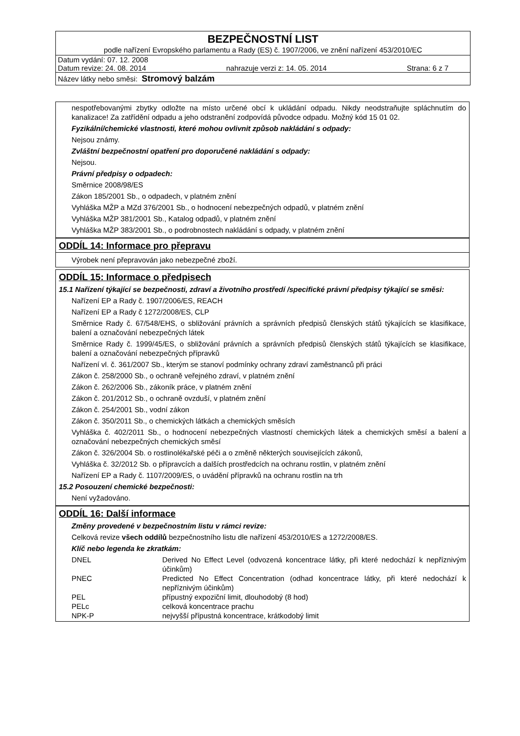BEZPEČNOSTNÍ LIST
podle nařízení Evropského parlamentu a Rady (ES) č. 1907/2006, ve znění nařízení 453/2010/EC
Datum vydání: 07. 12. 2008
Datum revize: 24. 08. 2014 nahrazuje verzi z: 14. 05. 2014 Strana: 6 z 7
Název látky nebo směsi: Stromový balzám
nespotřebovanými zbytky odložte na místo určené obcí k ukládání odpadu. Nikdy neodstraňujte spláchnutím do kanalizace! Za zatřídění odpadu a jeho odstranění zodpovídá původce odpadu. Možný kód 15 01 02.
Fyzikální/chemické vlastnosti, které mohou ovlivnit způsob nakládání s odpady:
Nejsou známy.
Zvláštní bezpečnostní opatření pro doporučené nakládání s odpady:
Nejsou.
Právní předpisy o odpadech:
Směrnice 2008/98/ES
Zákon 185/2001 Sb., o odpadech, v platném znění
Vyhláška MŽP a MZd 376/2001 Sb., o hodnocení nebezpečných odpadů, v platném znění
Vyhláška MŽP 381/2001 Sb., Katalog odpadů, v platném znění
Vyhláška MŽP 383/2001 Sb., o podrobnostech nakládání s odpady, v platném znění
ODDÍL 14: Informace pro přepravu
Výrobek není přepravován jako nebezpečné zboží.
ODDÍL 15: Informace o předpisech
15.1 Nařízení týkající se bezpečnosti, zdraví a životního prostředí /specifické právní předpisy týkající se směsi:
Nařízení EP a Rady č. 1907/2006/ES, REACH
Nařízení EP a Rady č 1272/2008/ES, CLP
Směrnice Rady č. 67/548/EHS, o sbližování právních a správních předpisů členských států týkajících se klasifikace, balení a označování nebezpečných látek
Směrnice Rady č. 1999/45/ES, o sbližování právních a správních předpisů členských států týkajících se klasifikace, balení a označování nebezpečných přípravků
Nařízení vl. č. 361/2007 Sb., kterým se stanoví podmínky ochrany zdraví zaměstnanců při práci
Zákon č. 258/2000 Sb., o ochraně veřejného zdraví, v platném znění
Zákon č. 262/2006 Sb., zákoník práce, v platném znění
Zákon č. 201/2012 Sb., o ochraně ovzduší, v platném znění
Zákon č. 254/2001 Sb., vodní zákon
Zákon č. 350/2011 Sb., o chemických látkách a chemických směsích
Vyhláška č. 402/2011 Sb., o hodnocení nebezpečných vlastností chemických látek a chemických směsí a balení a označování nebezpečných chemických směsí
Zákon č. 326/2004 Sb. o rostlinolékařské péči a o změně některých souvisejících zákonů,
Vyhláška č. 32/2012 Sb. o přípravcích a dalších prostředcích na ochranu rostlin, v platném znění
Nařízení EP a Rady č. 1107/2009/ES, o uvádění přípravků na ochranu rostlin na trh
15.2 Posouzení chemické bezpečnosti:
Není vyžadováno.
ODDÍL 16: Další informace
Změny provedené v bezpečnostním listu v rámci revize:
Celková revize všech oddílů bezpečnostního listu dle nařízení 453/2010/ES a 1272/2008/ES.
Klíč nebo legenda ke zkratkám:
| DNEL | Derived No Effect Level (odvozená koncentrace látky, při které nedochází k nepříznivým účinkům) |
| PNEC | Predicted No Effect Concentration (odhad koncentrace látky, při které nedochází k nepříznivým účinkům) |
| PEL | přípustný expoziční limit, dlouhodobý (8 hod) |
| PELc | celková koncentrace prachu |
| NPK-P | nejvyšší přípustná koncentrace, krátkodobý limit |